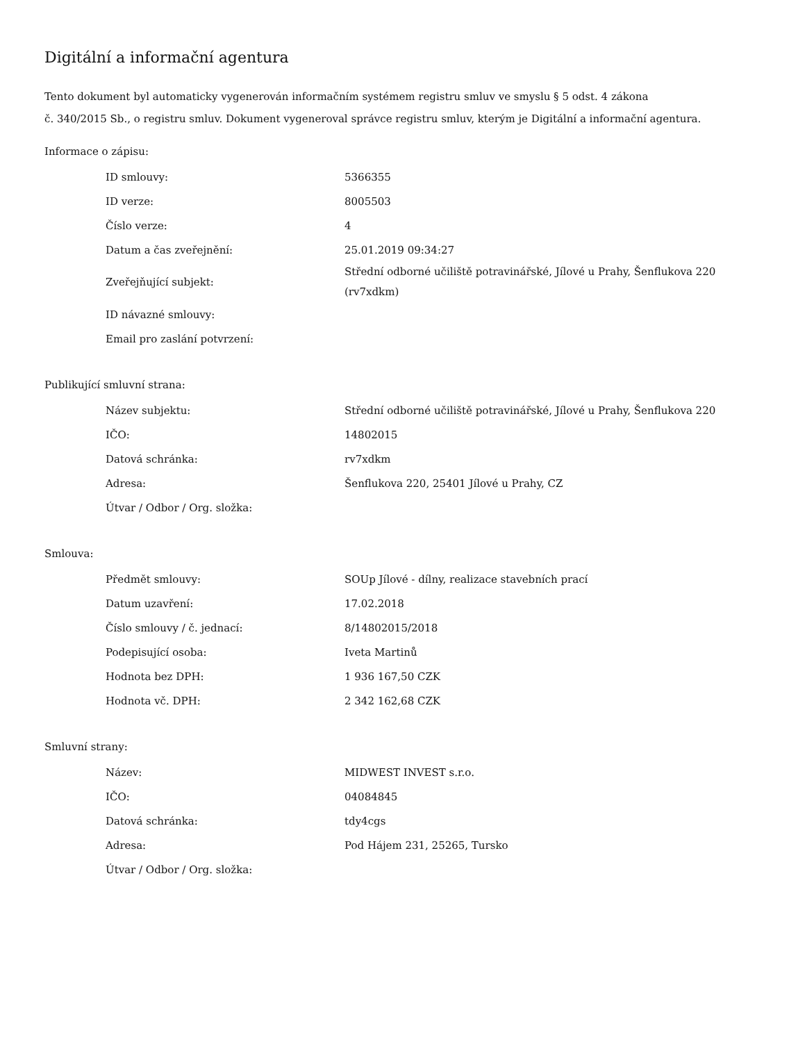Digitální a informační agentura
Tento dokument byl automaticky vygenerován informačním systémem registru smluv ve smyslu § 5 odst. 4 zákona
č. 340/2015 Sb., o registru smluv. Dokument vygeneroval správce registru smluv, kterým je Digitální a informační agentura.
Informace o zápisu:
| ID smlouvy: | 5366355 |
| ID verze: | 8005503 |
| Číslo verze: | 4 |
| Datum a čas zveřejnění: | 25.01.2019 09:34:27 |
| Zveřejňující subjekt: | Střední odborné učiliště potravinářské, Jílové u Prahy, Šenflukova 220 (rv7xdkm) |
| ID návazné smlouvy: | |
| Email pro zaslání potvrzení: | |
Publikující smluvní strana:
| Název subjektu: | Střední odborné učiliště potravinářské, Jílové u Prahy, Šenflukova 220 |
| IČO: | 14802015 |
| Datová schránka: | rv7xdkm |
| Adresa: | Šenflukova 220, 25401 Jílové u Prahy, CZ |
| Útvar / Odbor / Org. složka: | |
Smlouva:
| Předmět smlouvy: | SOUp Jílové - dílny, realizace stavebních prací |
| Datum uzavření: | 17.02.2018 |
| Číslo smlouvy / č. jednací: | 8/14802015/2018 |
| Podepisující osoba: | Iveta Martinů |
| Hodnota bez DPH: | 1 936 167,50 CZK |
| Hodnota vč. DPH: | 2 342 162,68 CZK |
Smluvní strany:
| Název: | MIDWEST INVEST s.r.o. |
| IČO: | 04084845 |
| Datová schránka: | tdy4cgs |
| Adresa: | Pod Hájem 231, 25265, Tursko |
| Útvar / Odbor / Org. složka: | |